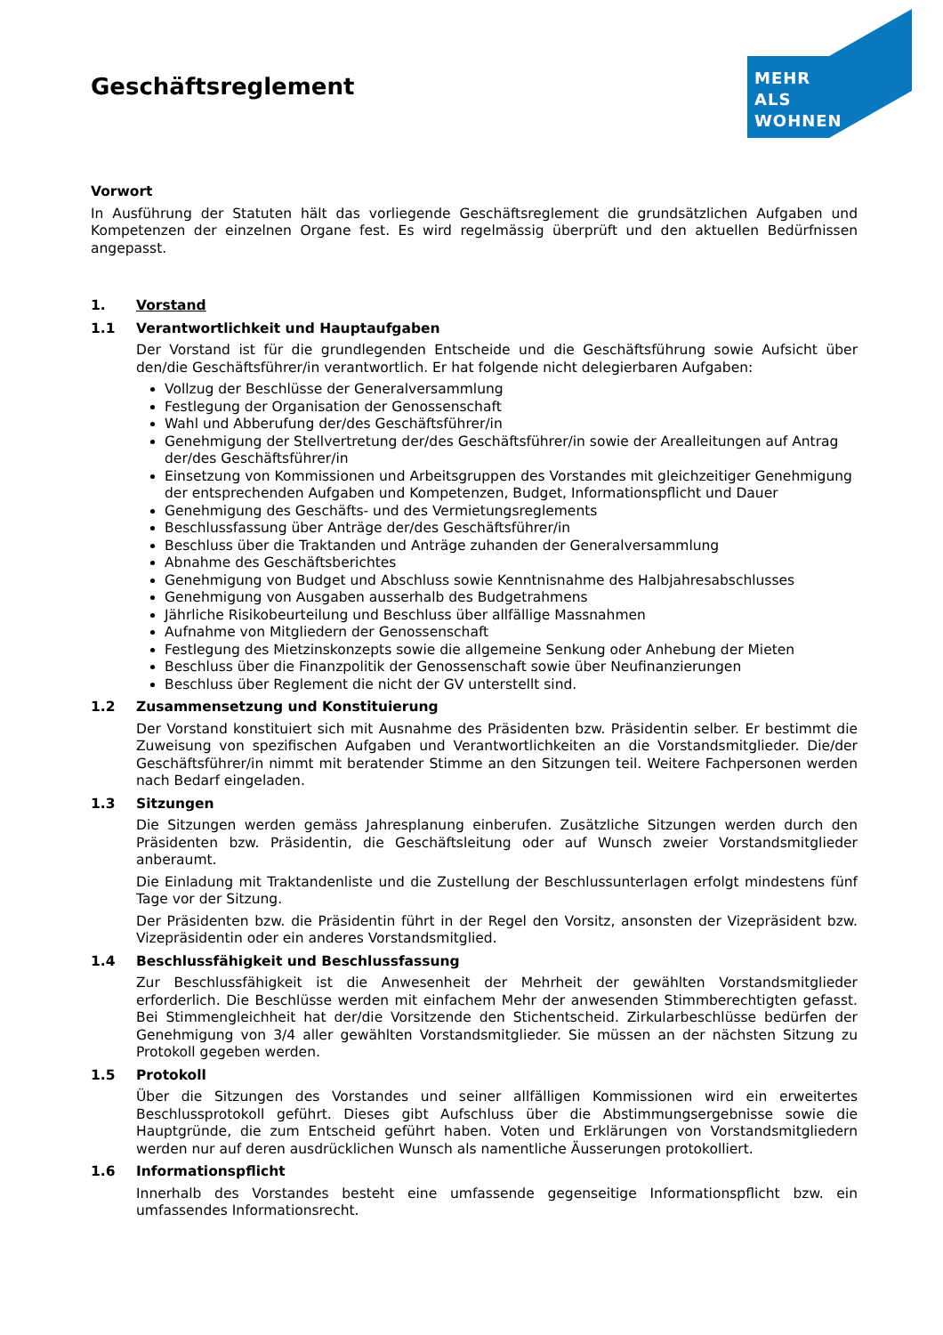MEHR
ALS
WOHNEN
Geschäftsreglement
Vorwort
In Ausführung der Statuten hält das vorliegende Geschäftsreglement die grundsätzlichen Aufgaben und Kompetenzen der einzelnen Organe fest. Es wird regelmässig überprüft und den aktuellen Bedürfnissen angepasst.
1. Vorstand
1.1 Verantwortlichkeit und Hauptaufgaben
Der Vorstand ist für die grundlegenden Entscheide und die Geschäftsführung sowie Aufsicht über den/die Geschäftsführer/in verantwortlich. Er hat folgende nicht delegierbaren Aufgaben:
Vollzug der Beschlüsse der Generalversammlung
Festlegung der Organisation der Genossenschaft
Wahl und Abberufung der/des Geschäftsführer/in
Genehmigung der Stellvertretung der/des Geschäftsführer/in sowie der Arealleitungen auf Antrag der/des Geschäftsführer/in
Einsetzung von Kommissionen und Arbeitsgruppen des Vorstandes mit gleichzeitiger Genehmigung der entsprechenden Aufgaben und Kompetenzen, Budget, Informationspflicht und Dauer
Genehmigung des Geschäfts- und des Vermietungsreglements
Beschlussfassung über Anträge der/des Geschäftsführer/in
Beschluss über die Traktanden und Anträge zuhanden der Generalversammlung
Abnahme des Geschäftsberichtes
Genehmigung von Budget und Abschluss sowie Kenntnisnahme des Halbjahresabschlusses
Genehmigung von Ausgaben ausserhalb des Budgetrahmens
Jährliche Risikobeurteilung und Beschluss über allfällige Massnahmen
Aufnahme von Mitgliedern der Genossenschaft
Festlegung des Mietzinskonzepts sowie die allgemeine Senkung oder Anhebung der Mieten
Beschluss über die Finanzpolitik der Genossenschaft sowie über Neufinanzierungen
Beschluss über Reglement die nicht der GV unterstellt sind.
1.2 Zusammensetzung und Konstituierung
Der Vorstand konstituiert sich mit Ausnahme des Präsidenten bzw. Präsidentin selber. Er bestimmt die Zuweisung von spezifischen Aufgaben und Verantwortlichkeiten an die Vorstandsmitglieder. Die/der Geschäftsführer/in nimmt mit beratender Stimme an den Sitzungen teil. Weitere Fachpersonen werden nach Bedarf eingeladen.
1.3 Sitzungen
Die Sitzungen werden gemäss Jahresplanung einberufen. Zusätzliche Sitzungen werden durch den Präsidenten bzw. Präsidentin, die Geschäftsleitung oder auf Wunsch zweier Vorstandsmitglieder anberaumt.
Die Einladung mit Traktandenliste und die Zustellung der Beschlussunterlagen erfolgt mindestens fünf Tage vor der Sitzung.
Der Präsidenten bzw. die Präsidentin führt in der Regel den Vorsitz, ansonsten der Vizepräsident bzw. Vizepräsidentin oder ein anderes Vorstandsmitglied.
1.4 Beschlussfähigkeit und Beschlussfassung
Zur Beschlussfähigkeit ist die Anwesenheit der Mehrheit der gewählten Vorstandsmitglieder erforderlich. Die Beschlüsse werden mit einfachem Mehr der anwesenden Stimmberechtigten gefasst. Bei Stimmengleichheit hat der/die Vorsitzende den Stichentscheid. Zirkularbeschlüsse bedürfen der Genehmigung von 3/4 aller gewählten Vorstandsmitglieder. Sie müssen an der nächsten Sitzung zu Protokoll gegeben werden.
1.5 Protokoll
Über die Sitzungen des Vorstandes und seiner allfälligen Kommissionen wird ein erweitertes Beschlussprotokoll geführt. Dieses gibt Aufschluss über die Abstimmungsergebnisse sowie die Hauptgründe, die zum Entscheid geführt haben. Voten und Erklärungen von Vorstandsmitgliedern werden nur auf deren ausdrücklichen Wunsch als namentliche Äusserungen protokolliert.
1.6 Informationspflicht
Innerhalb des Vorstandes besteht eine umfassende gegenseitige Informationspflicht bzw. ein umfassendes Informationsrecht.